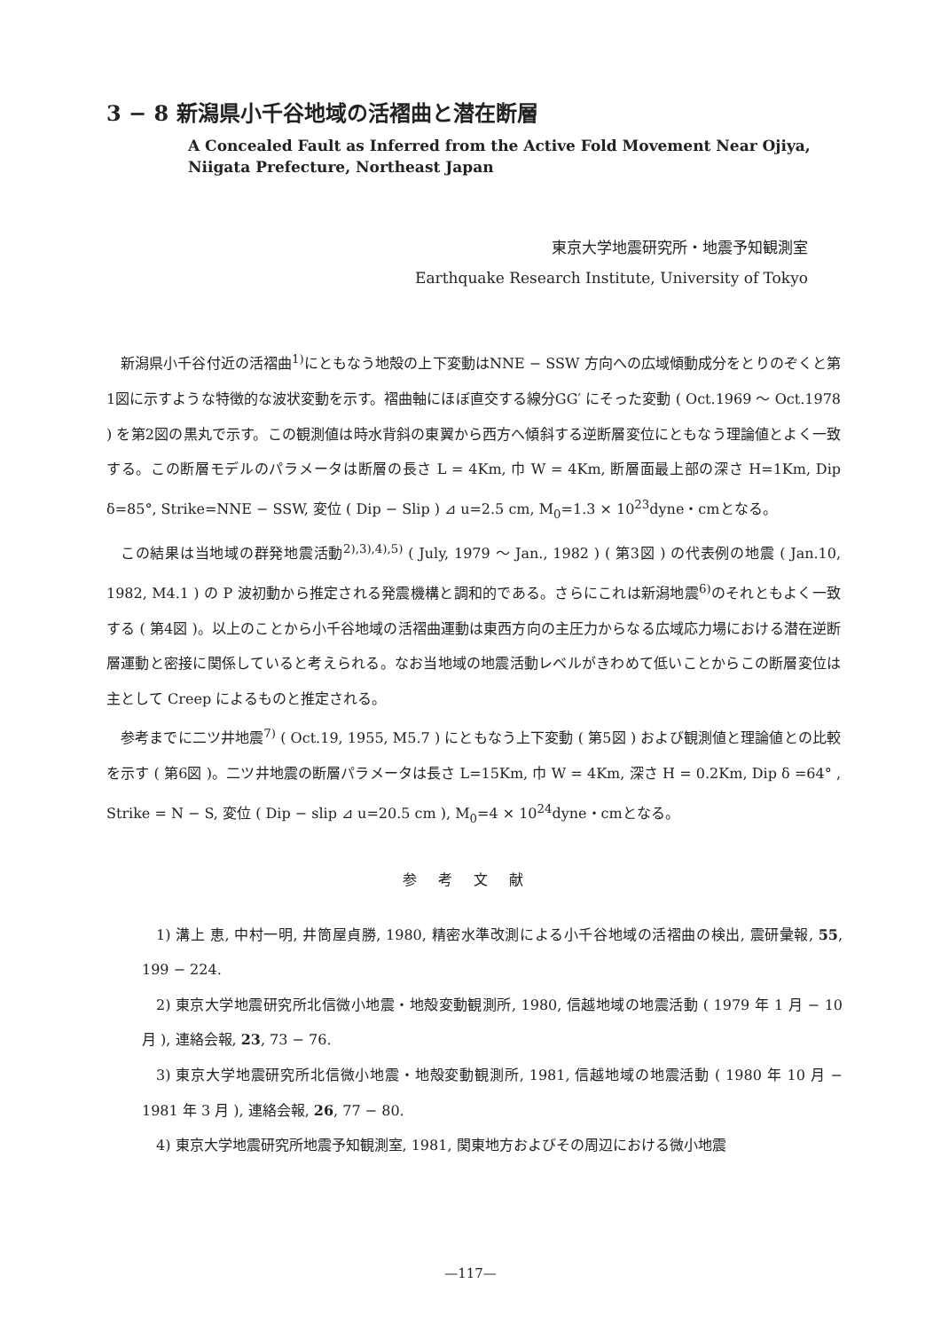3 − 8 新潟県小千谷地域の活褶曲と潜在断層
A Concealed Fault as Inferred from the Active Fold Movement Near Ojiya,
Niigata Prefecture, Northeast Japan
東京大学地震研究所・地震予知観測室
Earthquake Research Institute, University of Tokyo
新潟県小千谷付近の活褶曲<sup>1)</sup>にともなう地殻の上下変動はNNE − SSW 方向への広域傾動成分をとりのぞくと第1図に示すような特徴的な波状変動を示す。褶曲軸にほぼ直交する線分GG′ にそった変動 ( Oct.1969 〜 Oct.1978 ) を第2図の黒丸で示す。この観測値は時水背斜の東翼から西方へ傾斜する逆断層変位にともなう理論値とよく一致する。この断層モデルのパラメータは断層の長さ L = 4Km, 巾 W = 4Km, 断層面最上部の深さ H=1Km, Dip δ=85°, Strike=NNE − SSW, 変位 ( Dip − Slip ) ⊿ u=2.5 cm, M<sub>0</sub>=1.3 × 10<sup>23</sup>dyne・cmとなる。
この結果は当地域の群発地震活動<sup>2),3),4),5)</sup> ( July, 1979 〜 Jan., 1982 ) ( 第3図 ) の代表例の地震 ( Jan.10, 1982, M4.1 ) の P 波初動から推定される発震機構と調和的である。さらにこれは新潟地震<sup>6)</sup>のそれともよく一致する ( 第4図 )。以上のことから小千谷地域の活褶曲運動は東西方向の主圧力からなる広域応力場における潜在逆断層運動と密接に関係していると考えられる。なお当地域の地震活動レベルがきわめて低いことからこの断層変位は主として Creep によるものと推定される。
参考までに二ツ井地震<sup>7)</sup> ( Oct.19, 1955, M5.7 ) にともなう上下変動 ( 第5図 ) および観測値と理論値との比較を示す ( 第6図 )。二ツ井地震の断層パラメータは長さ L=15Km, 巾 W = 4Km, 深さ H = 0.2Km, Dip δ =64° , Strike = N − S, 変位 ( Dip − slip ⊿ u=20.5 cm ), M<sub>0</sub>=4 × 10<sup>24</sup>dyne・cmとなる。
参考文献
1) 溝上 恵, 中村一明, 井筒屋貞勝, 1980, 精密水準改測による小千谷地域の活褶曲の検出, 震研彙報, 55, 199 − 224.
2) 東京大学地震研究所北信微小地震・地殻変動観測所, 1980, 信越地域の地震活動 ( 1979 年 1 月 − 10 月 ), 連絡会報, 23, 73 − 76.
3) 東京大学地震研究所北信微小地震・地殻変動観測所, 1981, 信越地域の地震活動 ( 1980 年 10 月 − 1981 年 3 月 ), 連絡会報, 26, 77 − 80.
4) 東京大学地震研究所地震予知観測室, 1981, 関東地方およびその周辺における微小地震
—117—